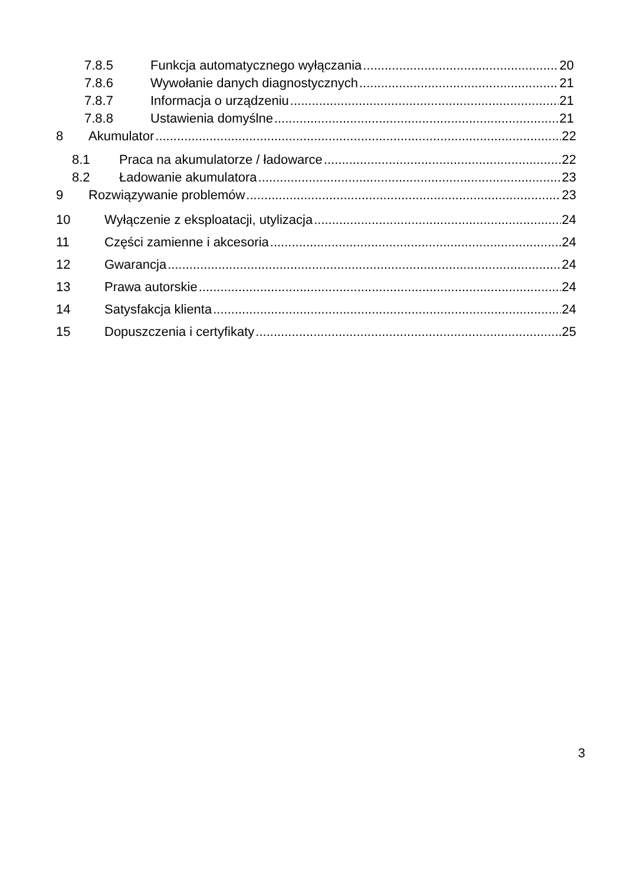7.8.5 Funkcja automatycznego wyłączania 20
7.8.6 Wywołanie danych diagnostycznych 21
7.8.7 Informacja o urządzeniu 21
7.8.8 Ustawienia domyślne 21
8 Akumulator 22
8.1 Praca na akumulatorze / ładowarce 22
8.2 Ładowanie akumulatora 23
9 Rozwiązywanie problemów 23
10 Wyłączenie z eksploatacji, utylizacja 24
11 Części zamienne i akcesoria 24
12 Gwarancja 24
13 Prawa autorskie 24
14 Satysfakcja klienta 24
15 Dopuszczenia i certyfikaty 25
3